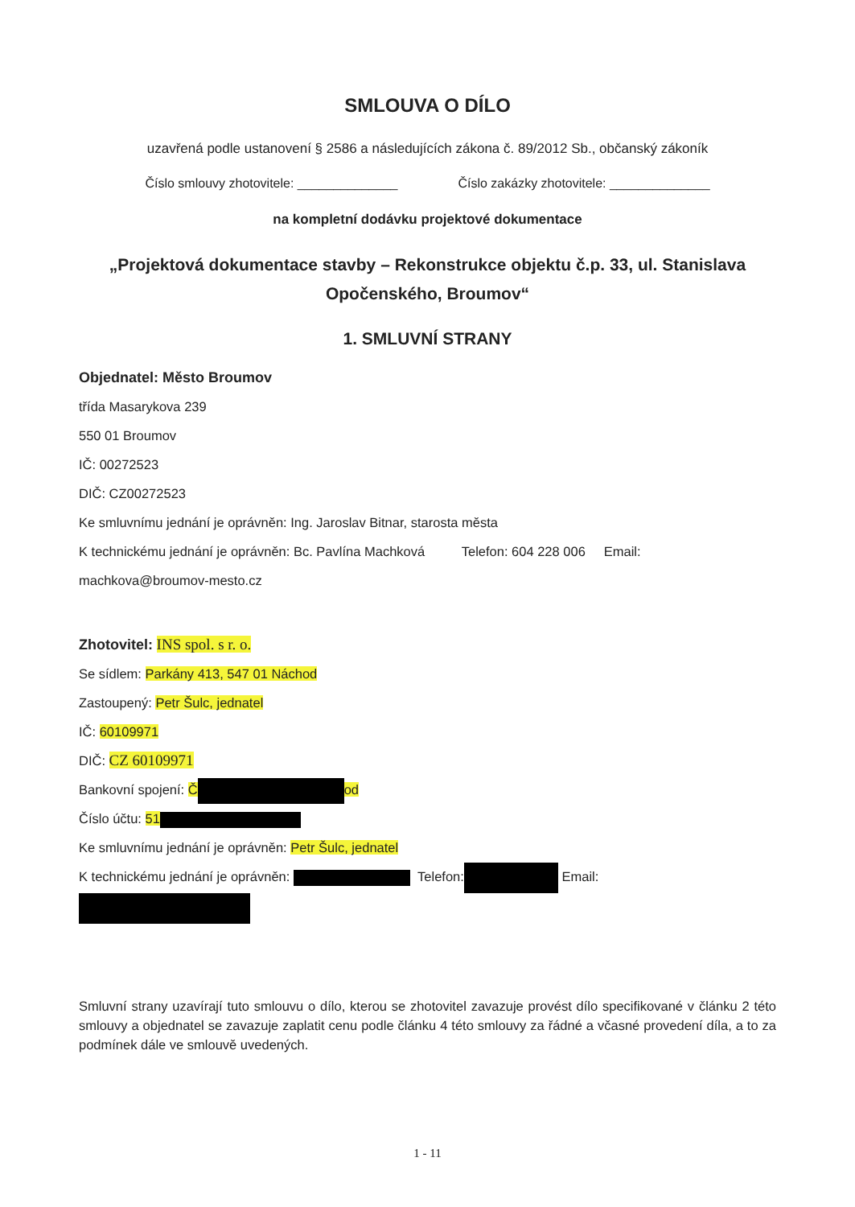SMLOUVA O DÍLO
uzavřená podle ustanovení § 2586 a následujících zákona č. 89/2012 Sb., občanský zákoník
Číslo smlouvy zhotovitele: ______________ Číslo zakázky zhotovitele: ______________
na kompletní dodávku projektové dokumentace
„Projektová dokumentace stavby – Rekonstrukce objektu č.p. 33, ul. Stanislava Opočenského, Broumov“
1. SMLUVNÍ STRANY
Objednatel: Město Broumov
třída Masarykova 239
550 01 Broumov
IČ: 00272523
DIČ: CZ00272523
Ke smluvnímu jednání je oprávněn: Ing. Jaroslav Bitnar, starosta města
K technickému jednání je oprávněn: Bc. Pavlína Machková Telefon: 604 228 006 Email:
machkova@broumov-mesto.cz
Zhotovitel: INS spol. s r. o.
Se sídlem: Parkány 413, 547 01 Náchod
Zastoupený: Petr Šulc, jednatel
IČ: 60109971
DIČ: CZ 60109971
Bankovní spojení: Č od
Číslo účtu: 51
Ke smluvnímu jednání je oprávněn: Petr Šulc, jednatel
K technickému jednání je oprávněn: Telefon: Email:
Smluvní strany uzavírají tuto smlouvu o dílo, kterou se zhotovitel zavazuje provést dílo specifikované v článku 2 této smlouvy a objednatel se zavazuje zaplatit cenu podle článku 4 této smlouvy za řádné a včasné provedení díla, a to za podmínek dále ve smlouvě uvedených.
1 - 11